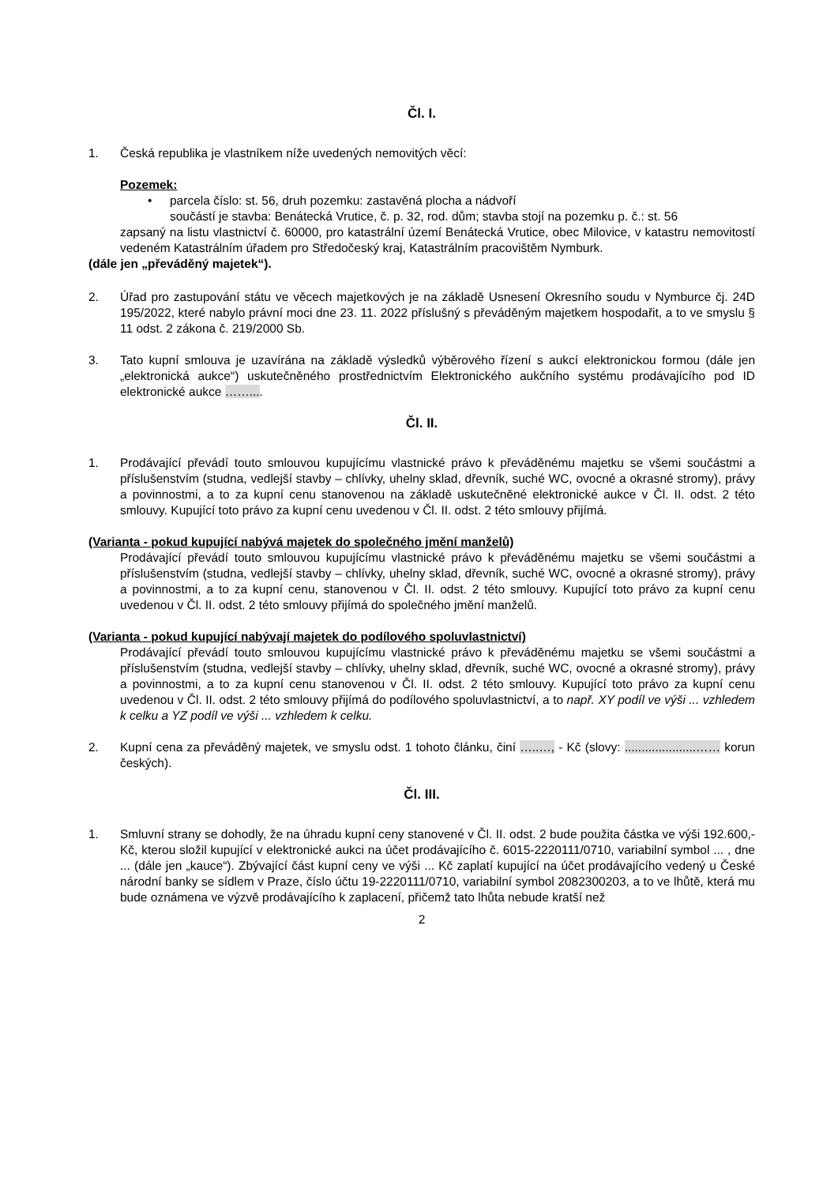Čl. I.
1. Česká republika je vlastníkem níže uvedených nemovitých věcí:
Pozemek:
• parcela číslo: st. 56, druh pozemku: zastavěná plocha a nádvoří
součástí je stavba: Benátecká Vrutice, č. p. 32, rod. dům; stavba stojí na pozemku p. č.: st. 56
zapsaný na listu vlastnictví č. 60000, pro katastrální území Benátecká Vrutice, obec Milovice, v katastru nemovitostí vedeném Katastrálním úřadem pro Středočeský kraj, Katastrálním pracovištěm Nymburk.
(dále jen „převáděný majetek“).
2. Úřad pro zastupování státu ve věcech majetkových je na základě Usnesení Okresního soudu v Nymburce čj. 24D 195/2022, které nabylo právní moci dne 23. 11. 2022 příslušný s převáděným majetkem hospodařit, a to ve smyslu § 11 odst. 2 zákona č. 219/2000 Sb.
3. Tato kupní smlouva je uzavírána na základě výsledků výběrového řízení s aukcí elektronickou formou (dále jen „elektronická aukce“) uskutečněného prostřednictvím Elektronického aukčního systému prodávajícího pod ID elektronické aukce ……....
Čl. II.
1. Prodávající převádí touto smlouvou kupujícímu vlastnické právo k převáděnému majetku se všemi součástmi a příslušenstvím (studna, vedlejší stavby – chlívky, uhelny sklad, dřevník, suché WC, ovocné a okrasné stromy), právy a povinnostmi, a to za kupní cenu stanovenou na základě uskutečněné elektronické aukce v Čl. II. odst. 2 této smlouvy. Kupující toto právo za kupní cenu uvedenou v Čl. II. odst. 2 této smlouvy přijímá.
(Varianta - pokud kupující nabývá majetek do společného jmění manželů)
Prodávající převádí touto smlouvou kupujícímu vlastnické právo k převáděnému majetku se všemi součástmi a příslušenstvím (studna, vedlejší stavby – chlívky, uhelny sklad, dřevník, suché WC, ovocné a okrasné stromy), právy a povinnostmi, a to za kupní cenu, stanovenou v Čl. II. odst. 2 této smlouvy. Kupující toto právo za kupní cenu uvedenou v Čl. II. odst. 2 této smlouvy přijímá do společného jmění manželů.
(Varianta - pokud kupující nabývají majetek do podílového spoluvlastnictví)
Prodávající převádí touto smlouvou kupujícímu vlastnické právo k převáděnému majetku se všemi součástmi a příslušenstvím (studna, vedlejší stavby – chlívky, uhelny sklad, dřevník, suché WC, ovocné a okrasné stromy), právy a povinnostmi, a to za kupní cenu stanovenou v Čl. II. odst. 2 této smlouvy. Kupující toto právo za kupní cenu uvedenou v Čl. II. odst. 2 této smlouvy přijímá do podílového spoluvlastnictví, a to např. XY podíl ve výši ... vzhledem k celku a YZ podíl ve výši ... vzhledem k celku.
2. Kupní cena za převáděný majetek, ve smyslu odst. 1 tohoto článku, činí …..…, - Kč (slovy: .....................…… korun českých).
Čl. III.
1. Smluvní strany se dohodly, že na úhradu kupní ceny stanovené v Čl. II. odst. 2 bude použita částka ve výši 192.600,- Kč, kterou složil kupující v elektronické aukci na účet prodávajícího č. 6015-2220111/0710, variabilní symbol ... , dne ... (dále jen „kauce“). Zbývající část kupní ceny ve výši ... Kč zaplatí kupující na účet prodávajícího vedený u České národní banky se sídlem v Praze, číslo účtu 19-2220111/0710, variabilní symbol 2082300203, a to ve lhůtě, která mu bude oznámena ve výzvě prodávajícího k zaplacení, přičemž tato lhůta nebude kratší než
2